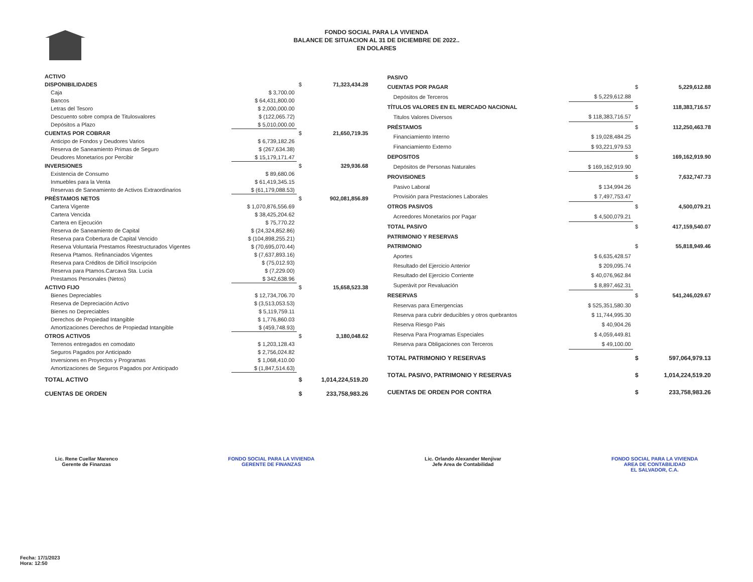FONDO SOCIAL PARA LA VIVIENDA
BALANCE DE SITUACION AL 31 DE DICIEMBRE DE 2022..
EN DOLARES
| ACTIVO | | | |
| DISPONIBILIDADES | | $ | 71,323,434.28 |
| Caja | $ 3,700.00 | | |
| Bancos | $ 64,431,800.00 | | |
| Letras del Tesoro | $ 2,000,000.00 | | |
| Descuento sobre compra de Titulosvalores | $ (122,065.72) | | |
| Depósitos a Plazo | $ 5,010,000.00 | | |
| CUENTAS POR COBRAR | | $ | 21,650,719.35 |
| Anticipo de Fondos y Deudores Varios | $ 6,739,182.26 | | |
| Reserva de Saneamiento Primas de Seguro | $ (267,634.38) | | |
| Deudores Monetarios por Percibir | $ 15,179,171.47 | | |
| INVERSIONES | | $ | 329,936.68 |
| Existencia de Consumo | $ 89,680.06 | | |
| Inmuebles para la Venta | $ 61,419,345.15 | | |
| Reservas de Saneamiento de Activos Extraordinarios | $ (61,179,088.53) | | |
| PRÉSTAMOS NETOS | | $ | 902,081,856.89 |
| Cartera Vigente | $ 1,070,876,556.69 | | |
| Cartera Vencida | $ 38,425,204.62 | | |
| Cartera en Ejecución | $ 75,770.22 | | |
| Reserva de Saneamiento de Capital | $ (24,324,852.86) | | |
| Reserva para Cobertura de Capital Vencido | $ (104,898,255.21) | | |
| Reserva Voluntaria Prestamos Reestructurados Vigentes | $ (70,695,070.44) | | |
| Reserva Ptamos. Refinanciados Vigentes | $ (7,637,893.16) | | |
| Reserva para Créditos de Difícil Inscripción | $ (75,012.93) | | |
| Reserva para Ptamos.Carcava Sta. Lucia | $ (7,229.00) | | |
| Prestamos Personales (Netos) | $ 342,638.96 | | |
| ACTIVO FIJO | | $ | 15,658,523.38 |
| Bienes Depreciables | $ 12,734,706.70 | | |
| Reserva de Depreciación Activo | $ (3,513,053.53) | | |
| Bienes no Depreciables | $ 5,119,759.11 | | |
| Derechos de Propiedad Intangible | $ 1,776,860.03 | | |
| Amortizaciones Derechos de Propiedad Intangible | $ (459,748.93) | | |
| OTROS ACTIVOS | | $ | 3,180,048.62 |
| Terrenos entregados en comodato | $ 1,203,128.43 | | |
| Seguros Pagados por Anticipado | $ 2,756,024.82 | | |
| Inversiones en Proyectos y Programas | $ 1,068,410.00 | | |
| Amortizaciones de Seguros Pagados por Anticipado | $ (1,847,514.63) | | |
| TOTAL ACTIVO | | $ | 1,014,224,519.20 |
| CUENTAS DE ORDEN | | $ | 233,758,983.26 |
| PASIVO | | | |
| CUENTAS POR PAGAR | | $ | 5,229,612.88 |
| Depósitos de Terceros | $ 5,229,612.88 | | |
| TÍTULOS VALORES EN EL MERCADO NACIONAL | | $ | 118,383,716.57 |
| Titulos Valores Diversos | $ 118,383,716.57 | | |
| PRÉSTAMOS | | $ | 112,250,463.78 |
| Financiamiento Interno | $ 19,028,484.25 | | |
| Financiamiento Externo | $ 93,221,979.53 | | |
| DEPOSITOS | | $ | 169,162,919.90 |
| Depósitos de Personas Naturales | $ 169,162,919.90 | | |
| PROVISIONES | | $ | 7,632,747.73 |
| Pasivo Laboral | $ 134,994.26 | | |
| Provisión para Prestaciones Laborales | $ 7,497,753.47 | | |
| OTROS PASIVOS | | $ | 4,500,079.21 |
| Acreedores Monetarios por Pagar | $ 4,500,079.21 | | |
| TOTAL PASIVO | | $ | 417,159,540.07 |
| PATRIMONIO Y RESERVAS | | | |
| PATRIMONIO | | $ | 55,818,949.46 |
| Aportes | $ 6,635,428.57 | | |
| Resultado del Ejercicio Anterior | $ 209,095.74 | | |
| Resultado del Ejercicio Corriente | $ 40,076,962.84 | | |
| Superávit por Revaluación | $ 8,897,462.31 | | |
| RESERVAS | | $ | 541,246,029.67 |
| Reservas para Emergencias | $ 525,351,580.30 | | |
| Reserva para cubrir deducibles y otros quebrantos | $ 11,744,995.30 | | |
| Reserva Riesgo Pais | $ 40,904.26 | | |
| Reserva Para Programas Especiales | $ 4,059,449.81 | | |
| Reserva para Obligaciones con Terceros | $ 49,100.00 | | |
| TOTAL PATRIMONIO Y RESERVAS | | $ | 597,064,979.13 |
| TOTAL PASIVO, PATRIMONIO Y RESERVAS | | $ | 1,014,224,519.20 |
| CUENTAS DE ORDEN POR CONTRA | | $ | 233,758,983.26 |
Lic. Rene Cuellar Marenco
Gerente de Finanzas
FONDO SOCIAL PARA LA VIVIENDA
GERENTE DE FINANZAS
Lic. Orlando Alexander Menjivar
Jefe Area de Contabilidad
FONDO SOCIAL PARA LA VIVIENDA
AREA DE CONTABILIDAD
EL SALVADOR, C.A.
Fecha: 17/1/2023
Hora: 12:50